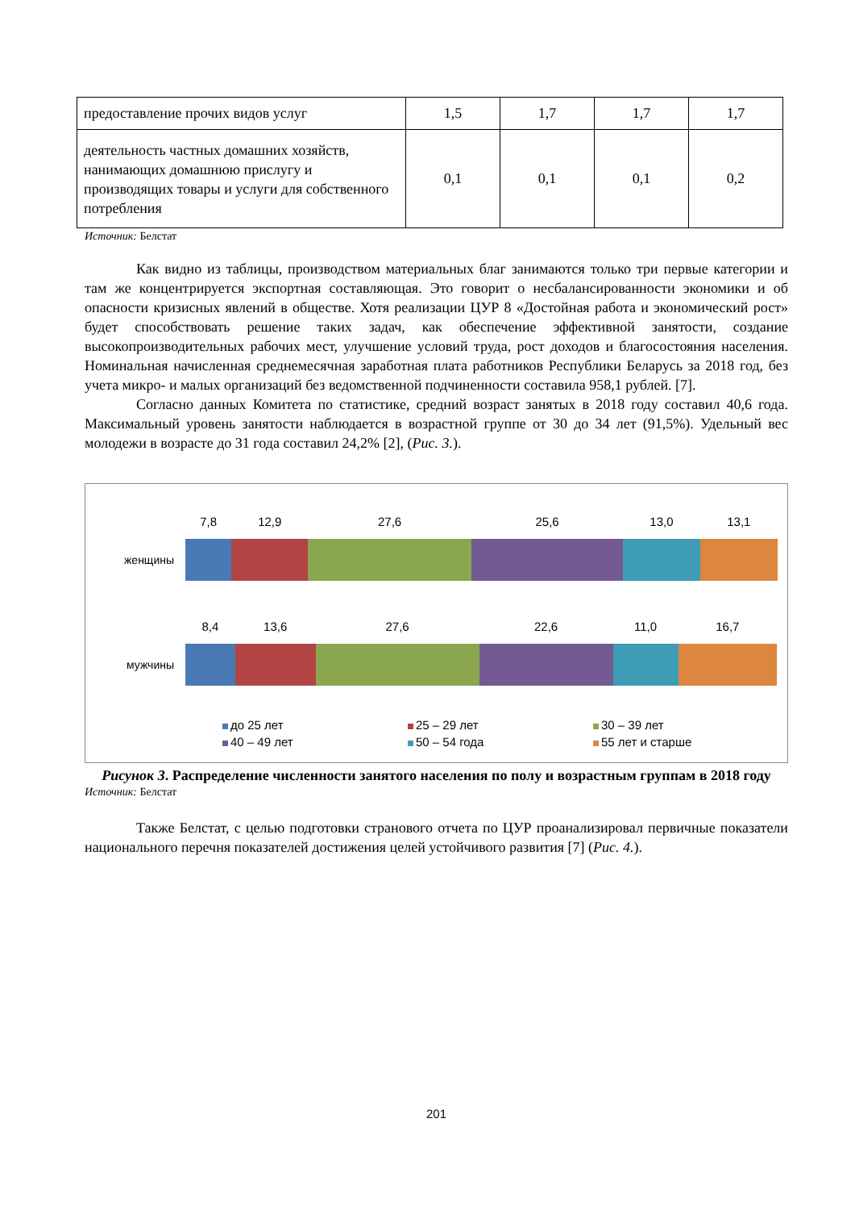| предоставление прочих видов услуг | 1,5 | 1,7 | 1,7 | 1,7 |
| деятельность частных домашних хозяйств, нанимающих домашнюю прислугу и производящих товары и услуги для собственного потребления | 0,1 | 0,1 | 0,1 | 0,2 |
Источник: Белстат
Как видно из таблицы, производством материальных благ занимаются только три первые категории и там же концентрируется экспортная составляющая. Это говорит о несбалансированности экономики и об опасности кризисных явлений в обществе. Хотя реализации ЦУР 8 «Достойная работа и экономический рост» будет способствовать решение таких задач, как обеспечение эффективной занятости, создание высокопроизводительных рабочих мест, улучшение условий труда, рост доходов и благосостояния населения. Номинальная начисленная среднемесячная заработная плата работников Республики Беларусь за 2018 год, без учета микро- и малых организаций без ведомственной подчиненности составила 958,1 рублей. [7].
Согласно данных Комитета по статистике, средний возраст занятых в 2018 году составил 40,6 года. Максимальный уровень занятости наблюдается в возрастной группе от 30 до 34 лет (91,5%). Удельный вес молодежи в возрасте до 31 года составил 24,2% [2], (Рис. 3.).
женщины
7,8
12,9
27,6
25,6
13,0
13,1
мужчины
8,4
13,6
27,6
22,6
11,0
16,7
до 25 лет
25 – 29 лет
30 – 39 лет
40 – 49 лет
50 – 54 года
55 лет и старше
Рисунок 3. Распределение численности занятого населения по полу и возрастным группам в 2018 году
Источник: Белстат
Также Белстат, с целью подготовки странового отчета по ЦУР проанализировал первичные показатели национального перечня показателей достижения целей устойчивого развития [7] (Рис. 4.).
201